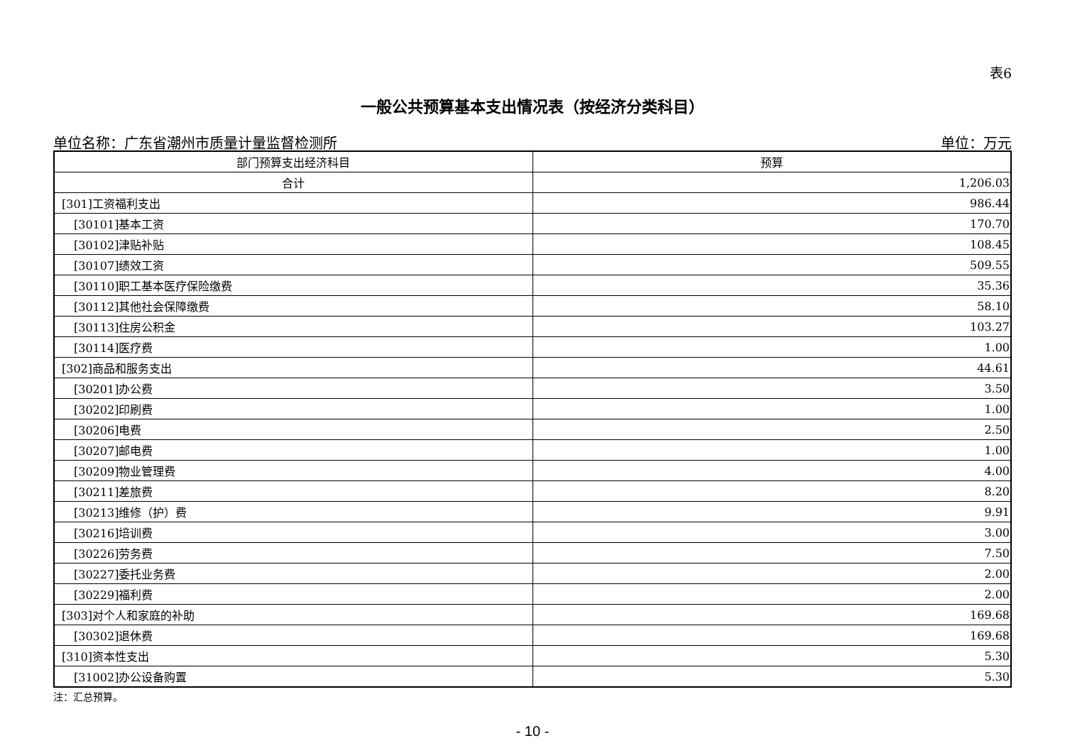表6
一般公共预算基本支出情况表（按经济分类科目）
单位名称：广东省潮州市质量计量监督检测所 单位：万元
| 部门预算支出经济科目 | 预算 |
| --- | --- |
| 合计 | 1,206.03 |
| [301]工资福利支出 | 986.44 |
| [30101]基本工资 | 170.70 |
| [30102]津贴补贴 | 108.45 |
| [30107]绩效工资 | 509.55 |
| [30110]职工基本医疗保险缴费 | 35.36 |
| [30112]其他社会保障缴费 | 58.10 |
| [30113]住房公积金 | 103.27 |
| [30114]医疗费 | 1.00 |
| [302]商品和服务支出 | 44.61 |
| [30201]办公费 | 3.50 |
| [30202]印刷费 | 1.00 |
| [30206]电费 | 2.50 |
| [30207]邮电费 | 1.00 |
| [30209]物业管理费 | 4.00 |
| [30211]差旅费 | 8.20 |
| [30213]维修（护）费 | 9.91 |
| [30216]培训费 | 3.00 |
| [30226]劳务费 | 7.50 |
| [30227]委托业务费 | 2.00 |
| [30229]福利费 | 2.00 |
| [303]对个人和家庭的补助 | 169.68 |
| [30302]退休费 | 169.68 |
| [310]资本性支出 | 5.30 |
| [31002]办公设备购置 | 5.30 |
注：汇总预算。
- 10 -